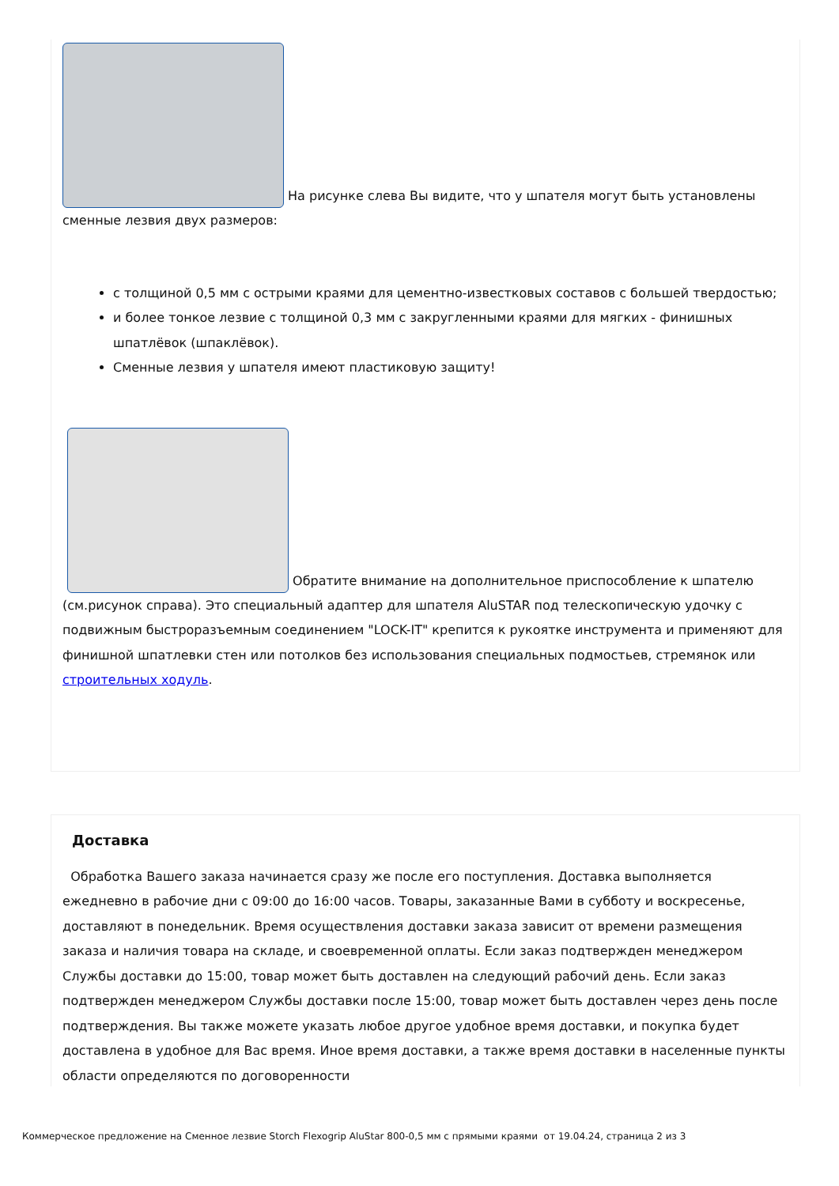На рисунке слева Вы видите, что у шпателя могут быть установлены сменные лезвия двух размеров:
с толщиной 0,5 мм с острыми краями для цементно-известковых составов с большей твердостью;
и более тонкое лезвие с толщиной 0,3 мм с закругленными краями для мягких - финишных шпатлёвок (шпаклёвок).
Сменные лезвия у шпателя имеют пластиковую защиту!
Обратите внимание на дополнительное приспособление к шпателю (см.рисунок справа). Это специальный адаптер для шпателя AluSTAR под телескопическую удочку с подвижным быстроразъемным соединением "LOCK-IT" крепится к рукоятке инструмента и применяют для финишной шпатлевки стен или потолков без использования специальных подмостьев, стремянок или строительных ходуль.
Доставка
Обработка Вашего заказа начинается сразу же после его поступления. Доставка выполняется ежедневно в рабочие дни с 09:00 до 16:00 часов. Товары, заказанные Вами в субботу и воскресенье, доставляют в понедельник. Время осуществления доставки заказа зависит от времени размещения заказа и наличия товара на складе, и своевременной оплаты. Если заказ подтвержден менеджером Службы доставки до 15:00, товар может быть доставлен на следующий рабочий день. Если заказ подтвержден менеджером Службы доставки после 15:00, товар может быть доставлен через день после подтверждения. Вы также можете указать любое другое удобное время доставки, и покупка будет доставлена в удобное для Вас время. Иное время доставки, а также время доставки в населенные пункты области определяются по договоренности
Коммерческое предложение на Сменное лезвие Storch Flexogrip AluStar 800-0,5 мм с прямыми краями от 19.04.24, страница 2 из 3